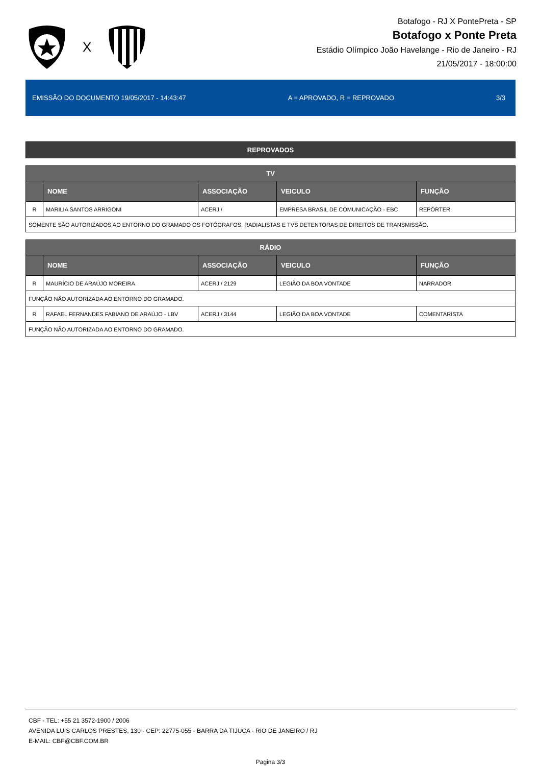X
Botafogo - RJ X PontePreta - SP
Botafogo x Ponte Preta
Estádio Olímpico João Havelange - Rio de Janeiro - RJ
21/05/2017 - 18:00:00
EMISSÃO DO DOCUMENTO 19/05/2017 - 14:43:47 A = APROVADO, R = REPROVADO 3/3
REPROVADOS
| TV | | | | |
| --- | --- | --- | --- | --- |
| | NOME | ASSOCIAÇÃO | VEICULO | FUNÇÃO |
| R | MARILIA SANTOS ARRIGONI | ACERJ / | EMPRESA BRASIL DE COMUNICAÇÃO - EBC | REPÓRTER |
| SOMENTE SÃO AUTORIZADOS AO ENTORNO DO GRAMADO OS FOTÓGRAFOS, RADIALISTAS E TVS DETENTORAS DE DIREITOS DE TRANSMISSÃO. | | | | |
| RÁDIO | | | | |
| --- | --- | --- | --- | --- |
| | NOME | ASSOCIAÇÃO | VEICULO | FUNÇÃO |
| R | MAURÍCIO DE ARAÚJO MOREIRA | ACERJ / 2129 | LEGIÃO DA BOA VONTADE | NARRADOR |
| FUNÇÃO NÃO AUTORIZADA AO ENTORNO DO GRAMADO. | | | | |
| R | RAFAEL FERNANDES FABIANO DE ARAÚJO - LBV | ACERJ / 3144 | LEGIÃO DA BOA VONTADE | COMENTARISTA |
| FUNÇÃO NÃO AUTORIZADA AO ENTORNO DO GRAMADO. | | | | |
CBF - TEL: +55 21 3572-1900 / 2006
AVENIDA LUIS CARLOS PRESTES, 130 - CEP: 22775-055 - BARRA DA TIJUCA - RIO DE JANEIRO / RJ
E-MAIL: CBF@CBF.COM.BR
Pagina 3/3